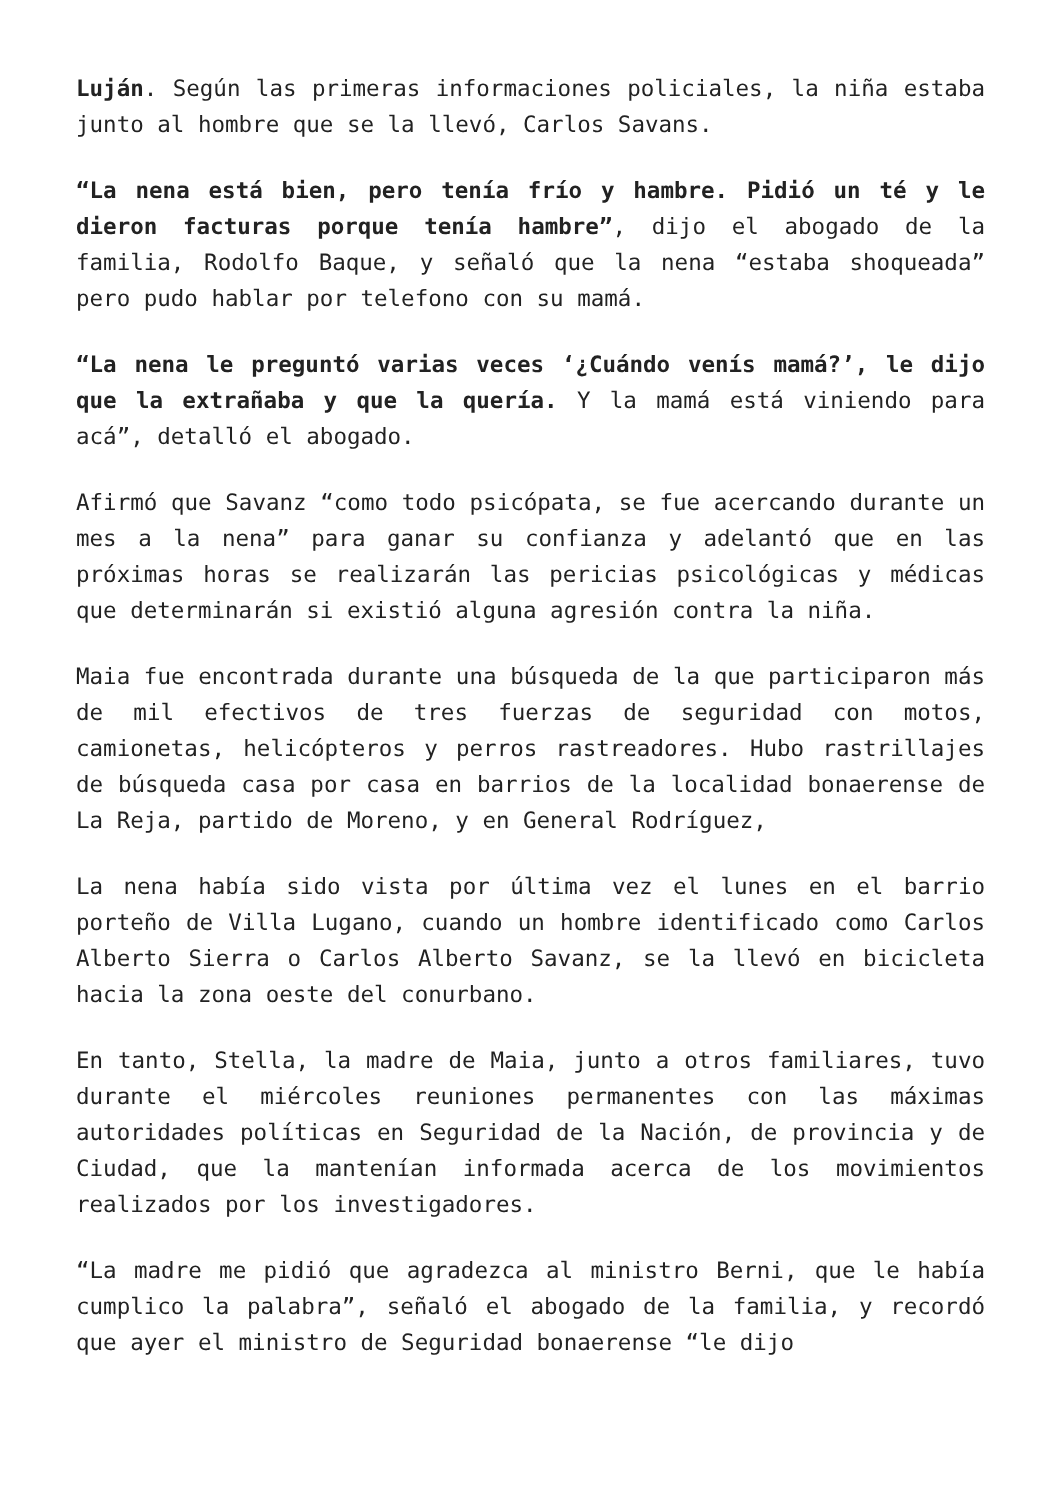Luján. Según las primeras informaciones policiales, la niña estaba junto al hombre que se la llevó, Carlos Savans.
“La nena está bien, pero tenía frío y hambre. Pidió un té y le dieron facturas porque tenía hambre”, dijo el abogado de la familia, Rodolfo Baque, y señaló que la nena “estaba shoqueada” pero pudo hablar por telefono con su mamá.
“La nena le preguntó varias veces ‘¿Cuándo venís mamá?’, le dijo que la extrañaba y que la quería. Y la mamá está viniendo para acá”, detalló el abogado.
Afirmó que Savanz “como todo psicópata, se fue acercando durante un mes a la nena” para ganar su confianza y adelantó que en las próximas horas se realizarán las pericias psicológicas y médicas que determinarán si existió alguna agresión contra la niña.
Maia fue encontrada durante una búsqueda de la que participaron más de mil efectivos de tres fuerzas de seguridad con motos, camionetas, helicópteros y perros rastreadores. Hubo rastrillajes de búsqueda casa por casa en barrios de la localidad bonaerense de La Reja, partido de Moreno, y en General Rodríguez,
La nena había sido vista por última vez el lunes en el barrio porteño de Villa Lugano, cuando un hombre identificado como Carlos Alberto Sierra o Carlos Alberto Savanz, se la llevó en bicicleta hacia la zona oeste del conurbano.
En tanto, Stella, la madre de Maia, junto a otros familiares, tuvo durante el miércoles reuniones permanentes con las máximas autoridades políticas en Seguridad de la Nación, de provincia y de Ciudad, que la mantenían informada acerca de los movimientos realizados por los investigadores.
“La madre me pidió que agradezca al ministro Berni, que le había cumplico la palabra”, señaló el abogado de la familia, y recordó que ayer el ministro de Seguridad bonaerense “le dijo